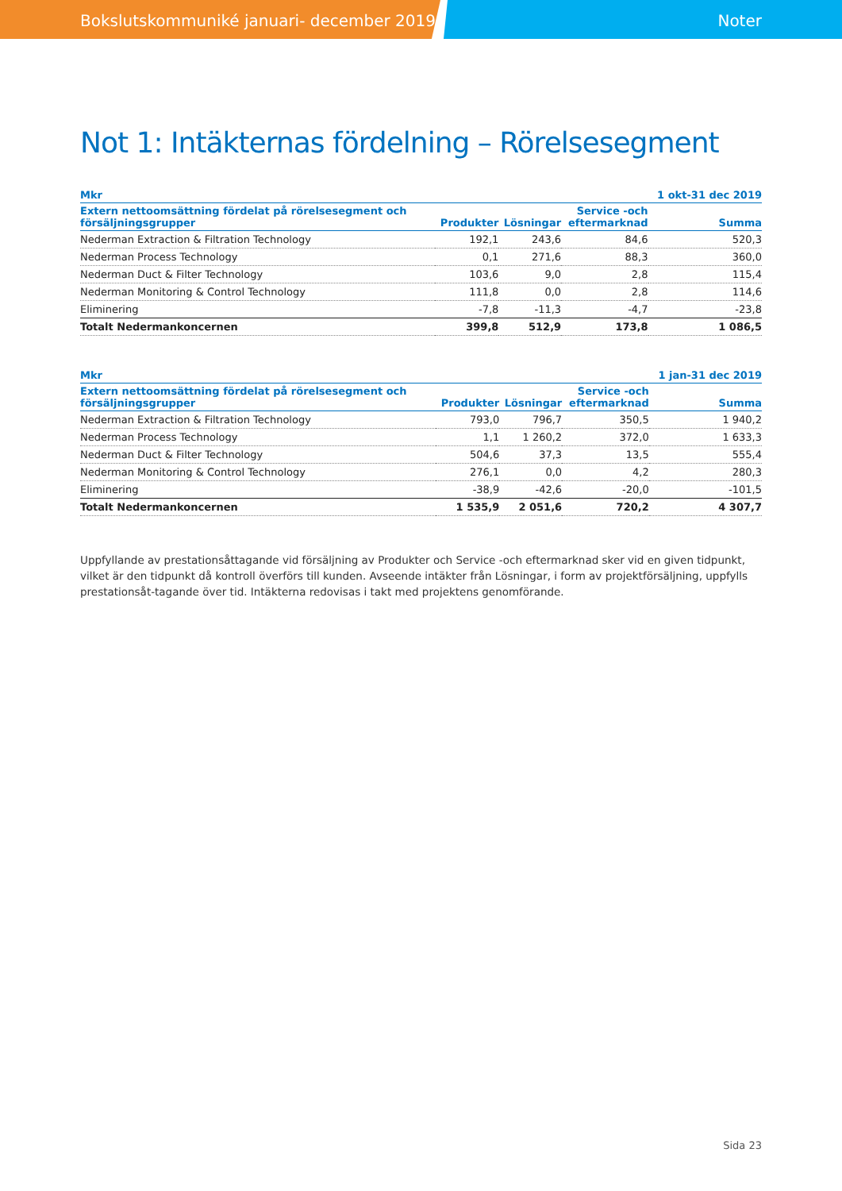Bokslutskommuniké januari- december 2019 Noter
Not 1: Intäkternas fördelning – Rörelsesegment
| Mkr | | | | 1 okt-31 dec 2019 |
| --- | --- | --- | --- | --- |
| Extern nettoomsättning fördelat på rörelsesegment och försäljningsgrupper | Produkter | Lösningar | Service -och eftermarknad | Summa |
| Nederman Extraction & Filtration Technology | 192,1 | 243,6 | 84,6 | 520,3 |
| Nederman Process Technology | 0,1 | 271,6 | 88,3 | 360,0 |
| Nederman Duct & Filter Technology | 103,6 | 9,0 | 2,8 | 115,4 |
| Nederman Monitoring & Control Technology | 111,8 | 0,0 | 2,8 | 114,6 |
| Eliminering | -7,8 | -11,3 | -4,7 | -23,8 |
| Totalt Nedermankoncernen | 399,8 | 512,9 | 173,8 | 1 086,5 |
| Mkr | | | | 1 jan-31 dec 2019 |
| --- | --- | --- | --- | --- |
| Extern nettoomsättning fördelat på rörelsesegment och försäljningsgrupper | Produkter | Lösningar | Service -och eftermarknad | Summa |
| Nederman Extraction & Filtration Technology | 793,0 | 796,7 | 350,5 | 1 940,2 |
| Nederman Process Technology | 1,1 | 1 260,2 | 372,0 | 1 633,3 |
| Nederman Duct & Filter Technology | 504,6 | 37,3 | 13,5 | 555,4 |
| Nederman Monitoring & Control Technology | 276,1 | 0,0 | 4,2 | 280,3 |
| Eliminering | -38,9 | -42,6 | -20,0 | -101,5 |
| Totalt Nedermankoncernen | 1 535,9 | 2 051,6 | 720,2 | 4 307,7 |
Uppfyllande av prestationsåttagande vid försäljning av Produkter och Service -och eftermarknad sker vid en given tidpunkt, vilket är den tidpunkt då kontroll överförs till kunden. Avseende intäkter från Lösningar, i form av projektförsäljning, uppfylls prestationsåt-tagande över tid. Intäkterna redovisas i takt med projektens genomförande.
Sida 23